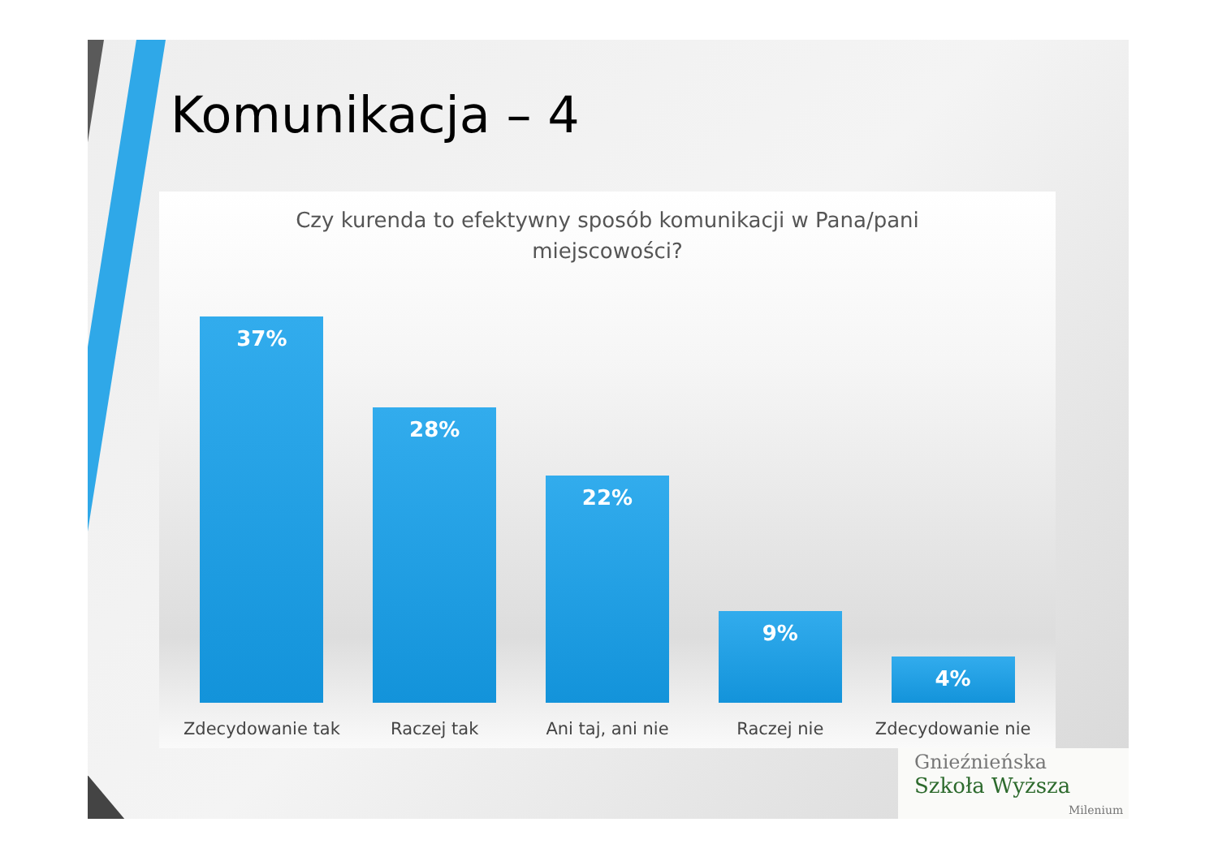Komunikacja – 4
Czy kurenda to efektywny sposób komunikacji w Pana/pani
miejscowości?
37%
28%
22%
9%
4%
Zdecydowanie tak Raczej tak Ani taj, ani nie Raczej nie Zdecydowanie nie
Gnieźnieńska
Szkoła Wyższa
Milenium